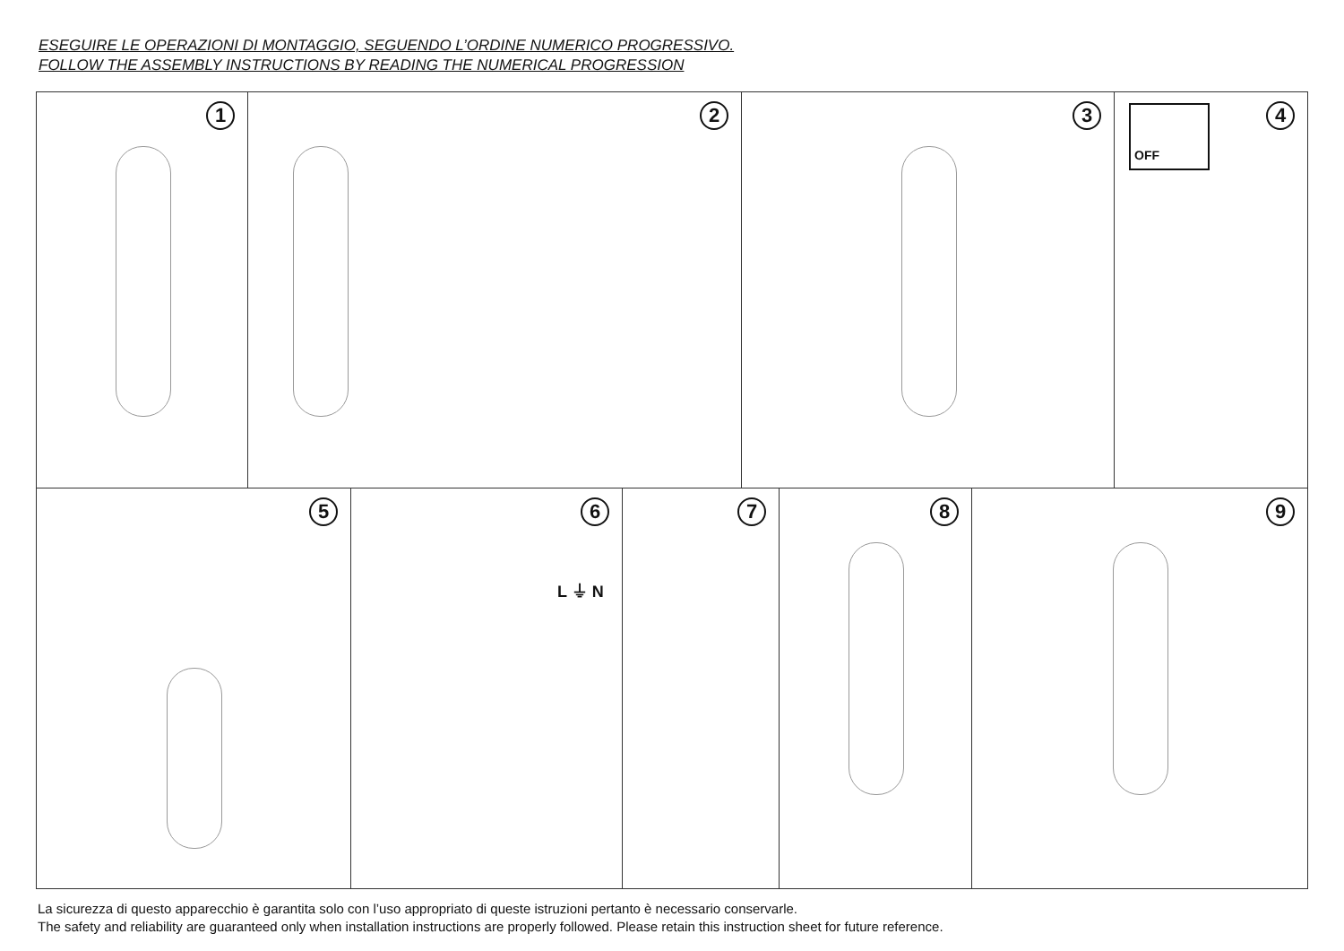ESEGUIRE LE OPERAZIONI DI MONTAGGIO, SEGUENDO L’ORDINE NUMERICO PROGRESSIVO.
FOLLOW THE ASSEMBLY INSTRUCTIONS BY READING THE NUMERICAL PROGRESSION
1
2
3
4 OFF
5
6
L ⏚ N
7
8
9
La sicurezza di questo apparecchio è garantita solo con l’uso appropriato di queste istruzioni pertanto è necessario conservarle.
The safety and reliability are guaranteed only when installation instructions are properly followed. Please retain this instruction sheet for future reference.